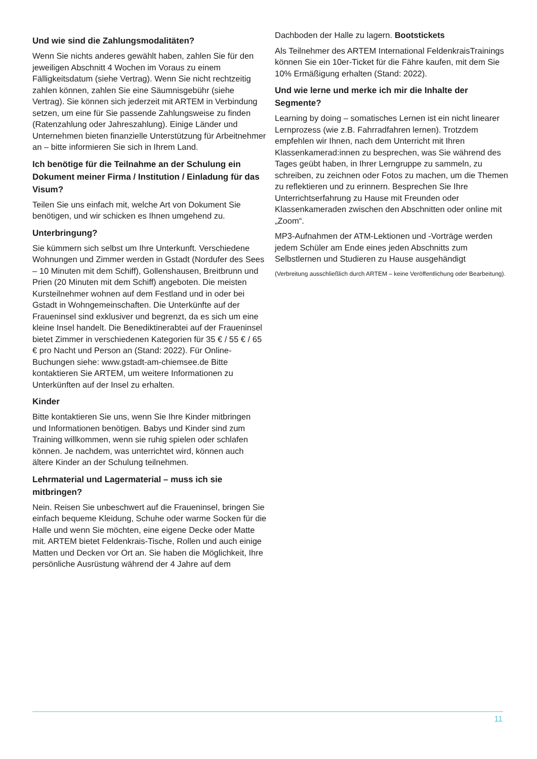Und wie sind die Zahlungsmodalitäten?
Wenn Sie nichts anderes gewählt haben, zahlen Sie für den jeweiligen Abschnitt 4 Wochen im Voraus zu einem Fälligkeitsdatum (siehe Vertrag). Wenn Sie nicht rechtzeitig zahlen können, zahlen Sie eine Säumnisgebühr (siehe Vertrag). Sie können sich jederzeit mit ARTEM in Verbindung setzen, um eine für Sie passende Zahlungsweise zu finden (Ratenzahlung oder Jahreszahlung). Einige Länder und Unternehmen bieten finanzielle Unterstützung für Arbeitnehmer an – bitte informieren Sie sich in Ihrem Land.
Ich benötige für die Teilnahme an der Schulung ein Dokument meiner Firma / Institution / Einladung für das Visum?
Teilen Sie uns einfach mit, welche Art von Dokument Sie benötigen, und wir schicken es Ihnen umgehend zu.
Unterbringung?
Sie kümmern sich selbst um Ihre Unterkunft. Verschiedene Wohnungen und Zimmer werden in Gstadt (Nordufer des Sees – 10 Minuten mit dem Schiff), Gollenshausen, Breitbrunn und Prien (20 Minuten mit dem Schiff) angeboten. Die meisten Kursteilnehmer wohnen auf dem Festland und in oder bei Gstadt in Wohngemeinschaften. Die Unterkünfte auf der Fraueninsel sind exklusiver und begrenzt, da es sich um eine kleine Insel handelt. Die Benediktinerabtei auf der Fraueninsel bietet Zimmer in verschiedenen Kategorien für 35 € / 55 € / 65 € pro Nacht und Person an (Stand: 2022). Für Online-Buchungen siehe: www.gstadt-am-chiemsee.de Bitte kontaktieren Sie ARTEM, um weitere Informationen zu Unterkünften auf der Insel zu erhalten.
Kinder
Bitte kontaktieren Sie uns, wenn Sie Ihre Kinder mitbringen und Informationen benötigen. Babys und Kinder sind zum Training willkommen, wenn sie ruhig spielen oder schlafen können. Je nachdem, was unterrichtet wird, können auch ältere Kinder an der Schulung teilnehmen.
Lehrmaterial und Lagermaterial – muss ich sie mitbringen?
Nein. Reisen Sie unbeschwert auf die Fraueninsel, bringen Sie einfach bequeme Kleidung, Schuhe oder warme Socken für die Halle und wenn Sie möchten, eine eigene Decke oder Matte mit. ARTEM bietet Feldenkrais-Tische, Rollen und auch einige Matten und Decken vor Ort an. Sie haben die Möglichkeit, Ihre persönliche Ausrüstung während der 4 Jahre auf dem
Dachboden der Halle zu lagern. Bootstickets
Als Teilnehmer des ARTEM International FeldenkraisTrainings können Sie ein 10er-Ticket für die Fähre kaufen, mit dem Sie 10% Ermäßigung erhalten (Stand: 2022).
Und wie lerne und merke ich mir die Inhalte der Segmente?
Learning by doing – somatisches Lernen ist ein nicht linearer Lernprozess (wie z.B. Fahrradfahren lernen). Trotzdem empfehlen wir Ihnen, nach dem Unterricht mit Ihren Klassenkamerad:innen zu besprechen, was Sie während des Tages geübt haben, in Ihrer Lerngruppe zu sammeln, zu schreiben, zu zeichnen oder Fotos zu machen, um die Themen zu reflektieren und zu erinnern. Besprechen Sie Ihre Unterrichtserfahrung zu Hause mit Freunden oder Klassenkameraden zwischen den Abschnitten oder online mit „Zoom“.
MP3-Aufnahmen der ATM-Lektionen und -Vorträge werden jedem Schüler am Ende eines jeden Abschnitts zum Selbstlernen und Studieren zu Hause ausgehändigt
(Verbreitung ausschließlich durch ARTEM – keine Veröffentlichung oder Bearbeitung).
11